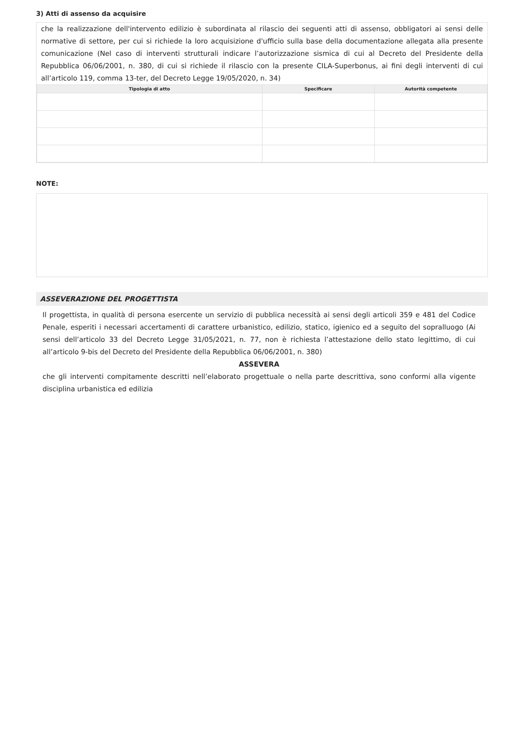3) Atti di assenso da acquisire
che la realizzazione dell'intervento edilizio è subordinata al rilascio dei seguenti atti di assenso, obbligatori ai sensi delle normative di settore, per cui si richiede la loro acquisizione d'ufficio sulla base della documentazione allegata alla presente comunicazione (Nel caso di interventi strutturali indicare l’autorizzazione sismica di cui al Decreto del Presidente della Repubblica 06/06/2001, n. 380, di cui si richiede il rilascio con la presente CILA-Superbonus, ai fini degli interventi di cui all’articolo 119, comma 13-ter, del Decreto Legge 19/05/2020, n. 34)
| Tipologia di atto | Specificare | Autorità competente |
| --- | --- | --- |
NOTE:
ASSEVERAZIONE DEL PROGETTISTA
Il progettista, in qualità di persona esercente un servizio di pubblica necessità ai sensi degli articoli 359 e 481 del Codice Penale, esperiti i necessari accertamenti di carattere urbanistico, edilizio, statico, igienico ed a seguito del sopralluogo (Ai sensi dell’articolo 33 del Decreto Legge 31/05/2021, n. 77, non è richiesta l’attestazione dello stato legittimo, di cui all’articolo 9-bis del Decreto del Presidente della Repubblica 06/06/2001, n. 380)
ASSEVERA
che gli interventi compitamente descritti nell’elaborato progettuale o nella parte descrittiva, sono conformi alla vigente disciplina urbanistica ed edilizia